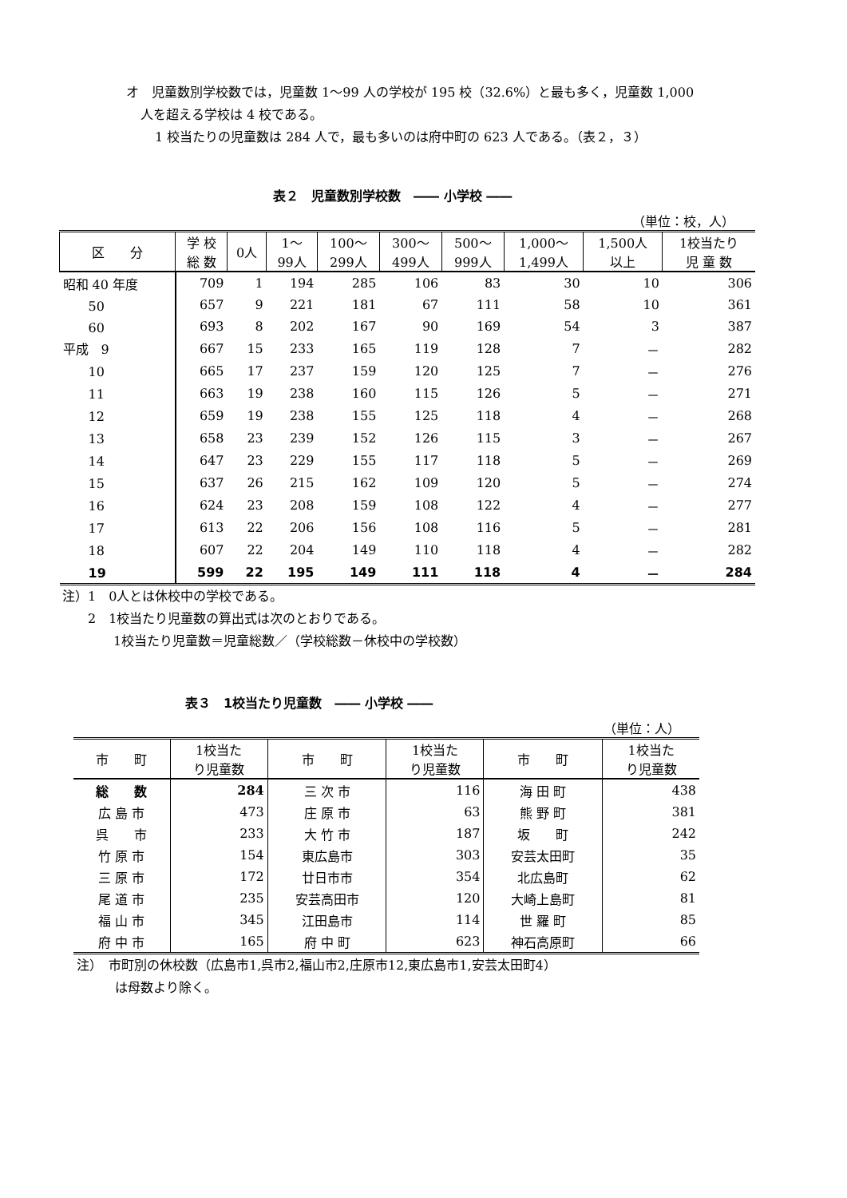オ　児童数別学校数では，児童数 1～99 人の学校が 195 校（32.6%）と最も多く，児童数 1,000
人を超える学校は 4 校である。
1 校当たりの児童数は 284 人で，最も多いのは府中町の 623 人である。（表２，３）
表２　児童数別学校数　―― 小学校 ――
（単位：校，人）
| 区 分 | 学 校 総 数 | 0人 | 1～ 99人 | 100～ 299人 | 300～ 499人 | 500～ 999人 | 1,000～ 1,499人 | 1,500人 以上 | 1校当たり 児 童 数 |
| --- | --- | --- | --- | --- | --- | --- | --- | --- | --- |
| 昭和 40 年度 | 709 | 1 | 194 | 285 | 106 | 83 | 30 | 10 | 306 |
| 50 | 657 | 9 | 221 | 181 | 67 | 111 | 58 | 10 | 361 |
| 60 | 693 | 8 | 202 | 167 | 90 | 169 | 54 | 3 | 387 |
| 平成 9 | 667 | 15 | 233 | 165 | 119 | 128 | 7 | － | 282 |
| 10 | 665 | 17 | 237 | 159 | 120 | 125 | 7 | － | 276 |
| 11 | 663 | 19 | 238 | 160 | 115 | 126 | 5 | － | 271 |
| 12 | 659 | 19 | 238 | 155 | 125 | 118 | 4 | － | 268 |
| 13 | 658 | 23 | 239 | 152 | 126 | 115 | 3 | － | 267 |
| 14 | 647 | 23 | 229 | 155 | 117 | 118 | 5 | － | 269 |
| 15 | 637 | 26 | 215 | 162 | 109 | 120 | 5 | － | 274 |
| 16 | 624 | 23 | 208 | 159 | 108 | 122 | 4 | － | 277 |
| 17 | 613 | 22 | 206 | 156 | 108 | 116 | 5 | － | 281 |
| 18 | 607 | 22 | 204 | 149 | 110 | 118 | 4 | － | 282 |
| 19 | 599 | 22 | 195 | 149 | 111 | 118 | 4 | － | 284 |
注）1　0人とは休校中の学校である。
　　2　1校当たり児童数の算出式は次のとおりである。
　　　　1校当たり児童数＝児童総数／（学校総数－休校中の学校数）
表３　1校当たり児童数　―― 小学校 ――
（単位：人）
| 市 町 | 1校当た り児童数 | 市 町 | 1校当た り児童数 | 市 町 | 1校当た り児童数 |
| --- | --- | --- | --- | --- | --- |
| 総 数 | 284 | 三 次 市 | 116 | 海 田 町 | 438 |
| 広 島 市 | 473 | 庄 原 市 | 63 | 熊 野 町 | 381 |
| 呉 市 | 233 | 大 竹 市 | 187 | 坂 町 | 242 |
| 竹 原 市 | 154 | 東広島市 | 303 | 安芸太田町 | 35 |
| 三 原 市 | 172 | 廿日市市 | 354 | 北広島町 | 62 |
| 尾 道 市 | 235 | 安芸高田市 | 120 | 大崎上島町 | 81 |
| 福 山 市 | 345 | 江田島市 | 114 | 世 羅 町 | 85 |
| 府 中 市 | 165 | 府 中 町 | 623 | 神石高原町 | 66 |
注）　市町別の休校数（広島市1,呉市2,福山市2,庄原市12,東広島市1,安芸太田町4）
　　　は母数より除く。